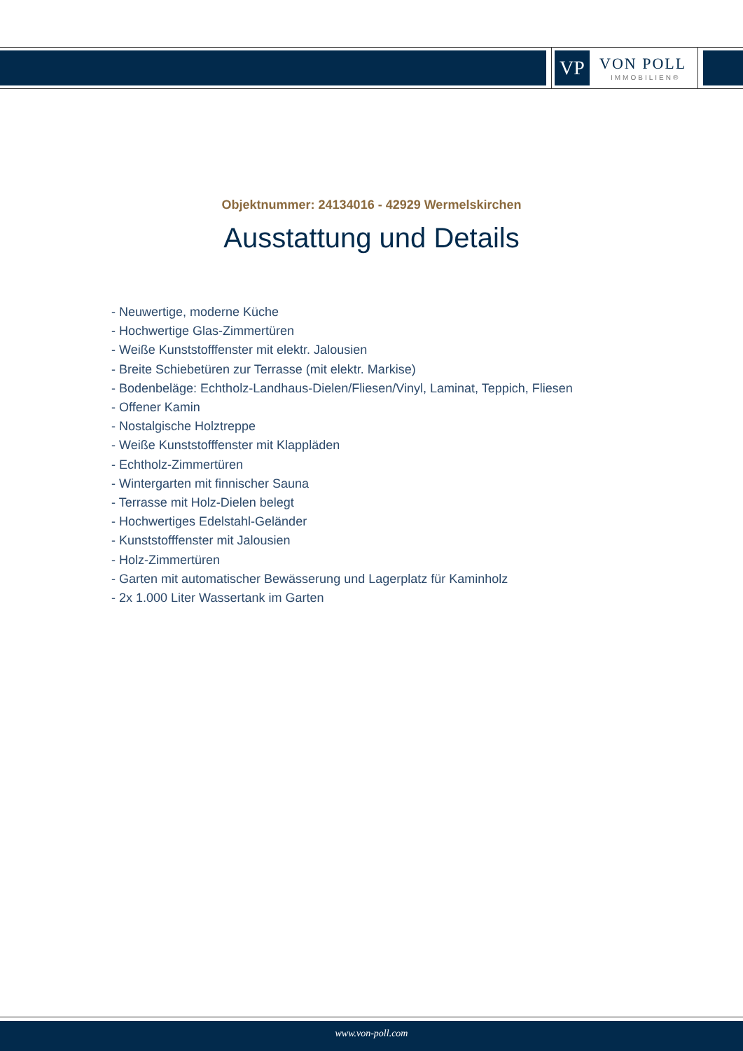VP VON POLL
IMMOBILIEN®
Objektnummer: 24134016 - 42929 Wermelskirchen
Ausstattung und Details
- Neuwertige, moderne Küche
- Hochwertige Glas-Zimmertüren
- Weiße Kunststofffenster mit elektr. Jalousien
- Breite Schiebetüren zur Terrasse (mit elektr. Markise)
- Bodenbeläge: Echtholz-Landhaus-Dielen/Fliesen/Vinyl, Laminat, Teppich, Fliesen
- Offener Kamin
- Nostalgische Holztreppe
- Weiße Kunststofffenster mit Klappläden
- Echtholz-Zimmertüren
- Wintergarten mit finnischer Sauna
- Terrasse mit Holz-Dielen belegt
- Hochwertiges Edelstahl-Geländer
- Kunststofffenster mit Jalousien
- Holz-Zimmertüren
- Garten mit automatischer Bewässerung und Lagerplatz für Kaminholz
- 2x 1.000 Liter Wassertank im Garten
www.von-poll.com